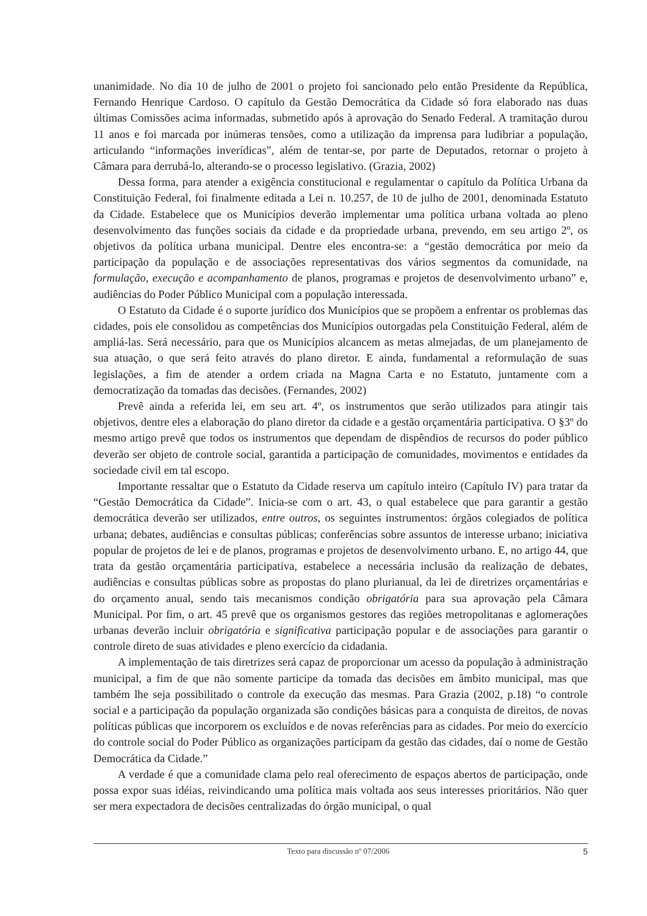unanimidade. No dia 10 de julho de 2001 o projeto foi sancionado pelo então Presidente da República, Fernando Henrique Cardoso. O capítulo da Gestão Democrática da Cidade só fora elaborado nas duas últimas Comissões acima informadas, submetido após à aprovação do Senado Federal. A tramitação durou 11 anos e foi marcada por inúmeras tensões, como a utilização da imprensa para ludibriar a população, articulando “informações inverídicas”, além de tentar-se, por parte de Deputados, retornar o projeto à Câmara para derrubá-lo, alterando-se o processo legislativo. (Grazia, 2002)
Dessa forma, para atender a exigência constitucional e regulamentar o capítulo da Política Urbana da Constituição Federal, foi finalmente editada a Lei n. 10.257, de 10 de julho de 2001, denominada Estatuto da Cidade. Estabelece que os Municípios deverão implementar uma política urbana voltada ao pleno desenvolvimento das funções sociais da cidade e da propriedade urbana, prevendo, em seu artigo 2º, os objetivos da política urbana municipal. Dentre eles encontra-se: a “gestão democrática por meio da participação da população e de associações representativas dos vários segmentos da comunidade, na formulação, execução e acompanhamento de planos, programas e projetos de desenvolvimento urbano” e, audiências do Poder Público Municipal com a população interessada.
O Estatuto da Cidade é o suporte jurídico dos Municípios que se propõem a enfrentar os problemas das cidades, pois ele consolidou as competências dos Municípios outorgadas pela Constituição Federal, além de ampliá-las. Será necessário, para que os Municípios alcancem as metas almejadas, de um planejamento de sua atuação, o que será feito através do plano diretor. E ainda, fundamental a reformulação de suas legislações, a fim de atender a ordem criada na Magna Carta e no Estatuto, juntamente com a democratização da tomadas das decisões. (Fernandes, 2002)
Prevê ainda a referida lei, em seu art. 4º, os instrumentos que serão utilizados para atingir tais objetivos, dentre eles a elaboração do plano diretor da cidade e a gestão orçamentária participativa. O §3º do mesmo artigo prevê que todos os instrumentos que dependam de dispêndios de recursos do poder público deverão ser objeto de controle social, garantida a participação de comunidades, movimentos e entidades da sociedade civil em tal escopo.
Importante ressaltar que o Estatuto da Cidade reserva um capítulo inteiro (Capítulo IV) para tratar da “Gestão Democrática da Cidade”. Inicia-se com o art. 43, o qual estabelece que para garantir a gestão democrática deverão ser utilizados, entre outros, os seguintes instrumentos: órgãos colegiados de política urbana; debates, audiências e consultas públicas; conferências sobre assuntos de interesse urbano; iniciativa popular de projetos de lei e de planos, programas e projetos de desenvolvimento urbano. E, no artigo 44, que trata da gestão orçamentária participativa, estabelece a necessária inclusão da realização de debates, audiências e consultas públicas sobre as propostas do plano plurianual, da lei de diretrizes orçamentárias e do orçamento anual, sendo tais mecanismos condição obrigatória para sua aprovação pela Câmara Municipal. Por fim, o art. 45 prevê que os organismos gestores das regiões metropolitanas e aglomerações urbanas deverão incluir obrigatória e significativa participação popular e de associações para garantir o controle direto de suas atividades e pleno exercício da cidadania.
A implementação de tais diretrizes será capaz de proporcionar um acesso da população à administração municipal, a fim de que não somente participe da tomada das decisões em âmbito municipal, mas que também lhe seja possibilitado o controle da execução das mesmas. Para Grazia (2002, p.18) “o controle social e a participação da população organizada são condições básicas para a conquista de direitos, de novas políticas públicas que incorporem os excluídos e de novas referências para as cidades. Por meio do exercício do controle social do Poder Público as organizações participam da gestão das cidades, daí o nome de Gestão Democrática da Cidade.”
A verdade é que a comunidade clama pelo real oferecimento de espaços abertos de participação, onde possa expor suas idéias, reivindicando uma política mais voltada aos seus interesses prioritários. Não quer ser mera expectadora de decisões centralizadas do órgão municipal, o qual
Texto para discussão nº 07/2006 5